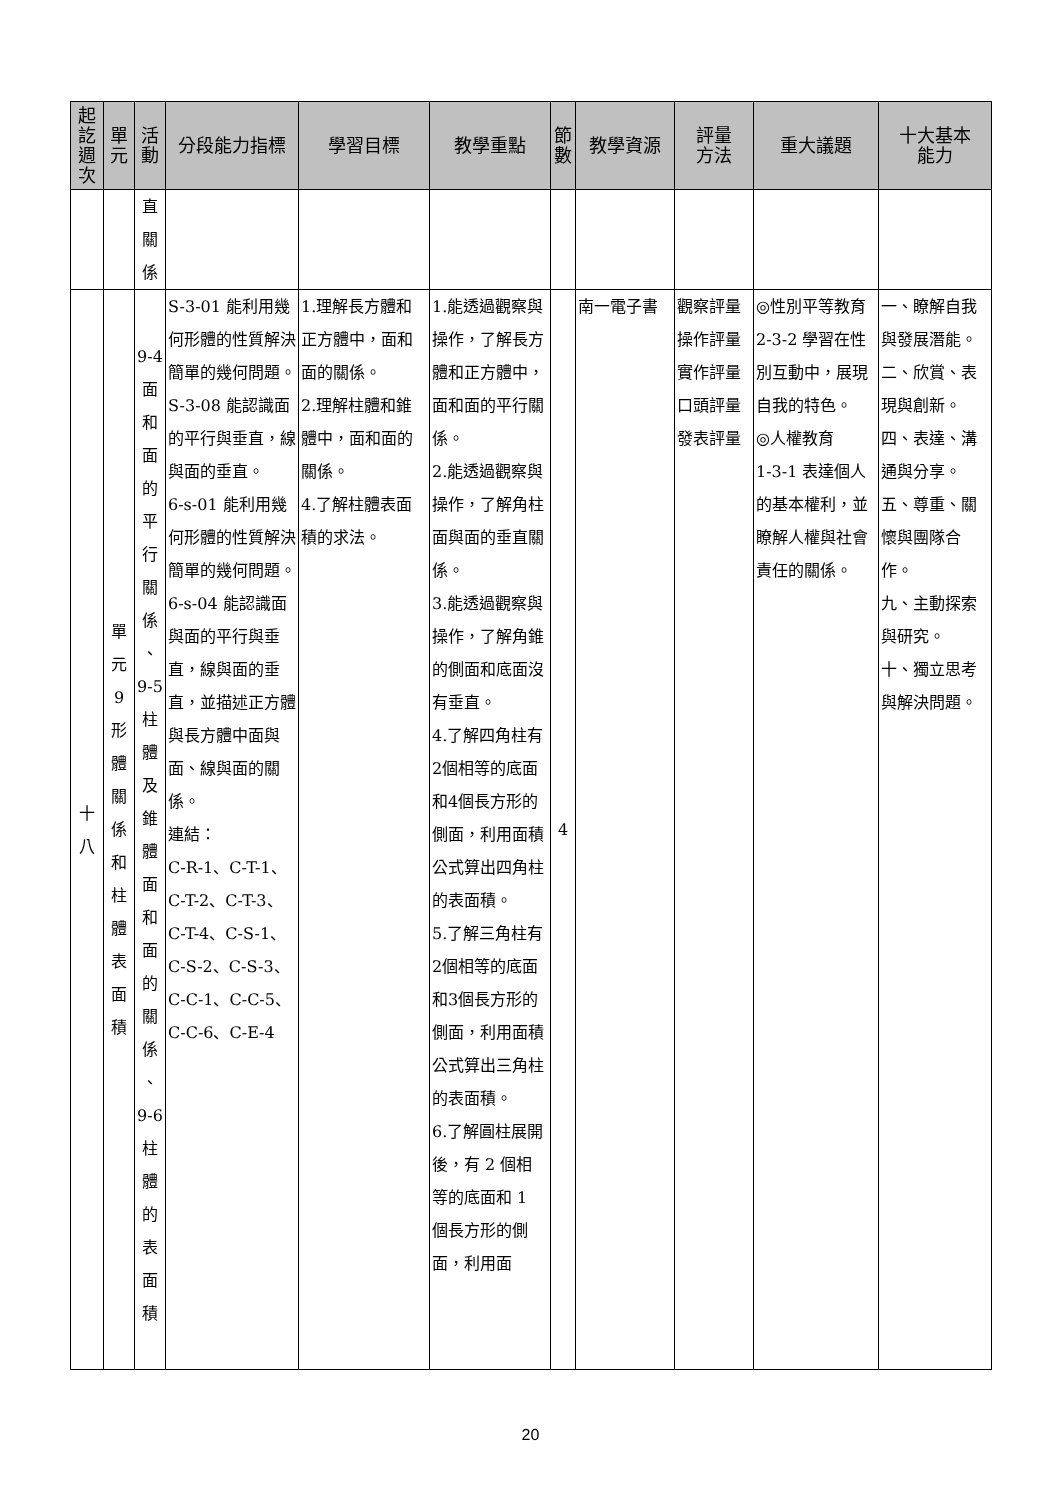| 起 訖 週 次 | 單 元 | 活 動 | 分段能力指標 | 學習目標 | 教學重點 | 節 數 | 教學資源 | 評量 方法 | 重大議題 | 十大基本 能力 |
| --- | --- | --- | --- | --- | --- | --- | --- | --- | --- | --- |
| | | 直 關 係 | | | | | | | | |
| 十 八 | 單 元 9 形 體 關 係 和 柱 體 表 面 積 | 9-4 面 和 面 的 平 行 關 係 、 9-5 柱 體 及 錐 體 面 和 面 的 關 係 、 9-6 柱 體 的 表 面 積 | S-3-01 能利用幾何形體的性質解決簡單的幾何問題。 S-3-08 能認識面的平行與垂直，線與面的垂直。 6-s-01 能利用幾何形體的性質解決簡單的幾何問題。 6-s-04 能認識面與面的平行與垂直，線與面的垂直，並描述正方體與長方體中面與面、線與面的關係。 連結： C-R-1、C-T-1、C-T-2、C-T-3、C-T-4、C-S-1、C-S-2、C-S-3、C-C-1、C-C-5、C-C-6、C-E-4 | 1.理解長方體和正方體中，面和面的關係。 2.理解柱體和錐體中，面和面的關係。 4.了解柱體表面積的求法。 | 1.能透過觀察與操作，了解長方體和正方體中，面和面的平行關係。 2.能透過觀察與操作，了解角柱面與面的垂直關係。 3.能透過觀察與操作，了解角錐的側面和底面沒有垂直。 4.了解四角柱有2個相等的底面和4個長方形的側面，利用面積公式算出四角柱的表面積。 5.了解三角柱有2個相等的底面和3個長方形的側面，利用面積公式算出三角柱的表面積。 6.了解圓柱展開後，有 2 個相等的底面和 1 個長方形的側面，利用面 | 4 | 南一電子書 | 觀察評量 操作評量 實作評量 口頭評量 發表評量 | ◎性別平等教育 2-3-2 學習在性別互動中，展現自我的特色。 ◎人權教育 1-3-1 表達個人的基本權利，並瞭解人權與社會責任的關係。 | 一、瞭解自我與發展潛能。 二、欣賞、表現與創新。 四、表達、溝通與分享。 五、尊重、關懷與團隊合作。 九、主動探索與研究。 十、獨立思考與解決問題。 |
20